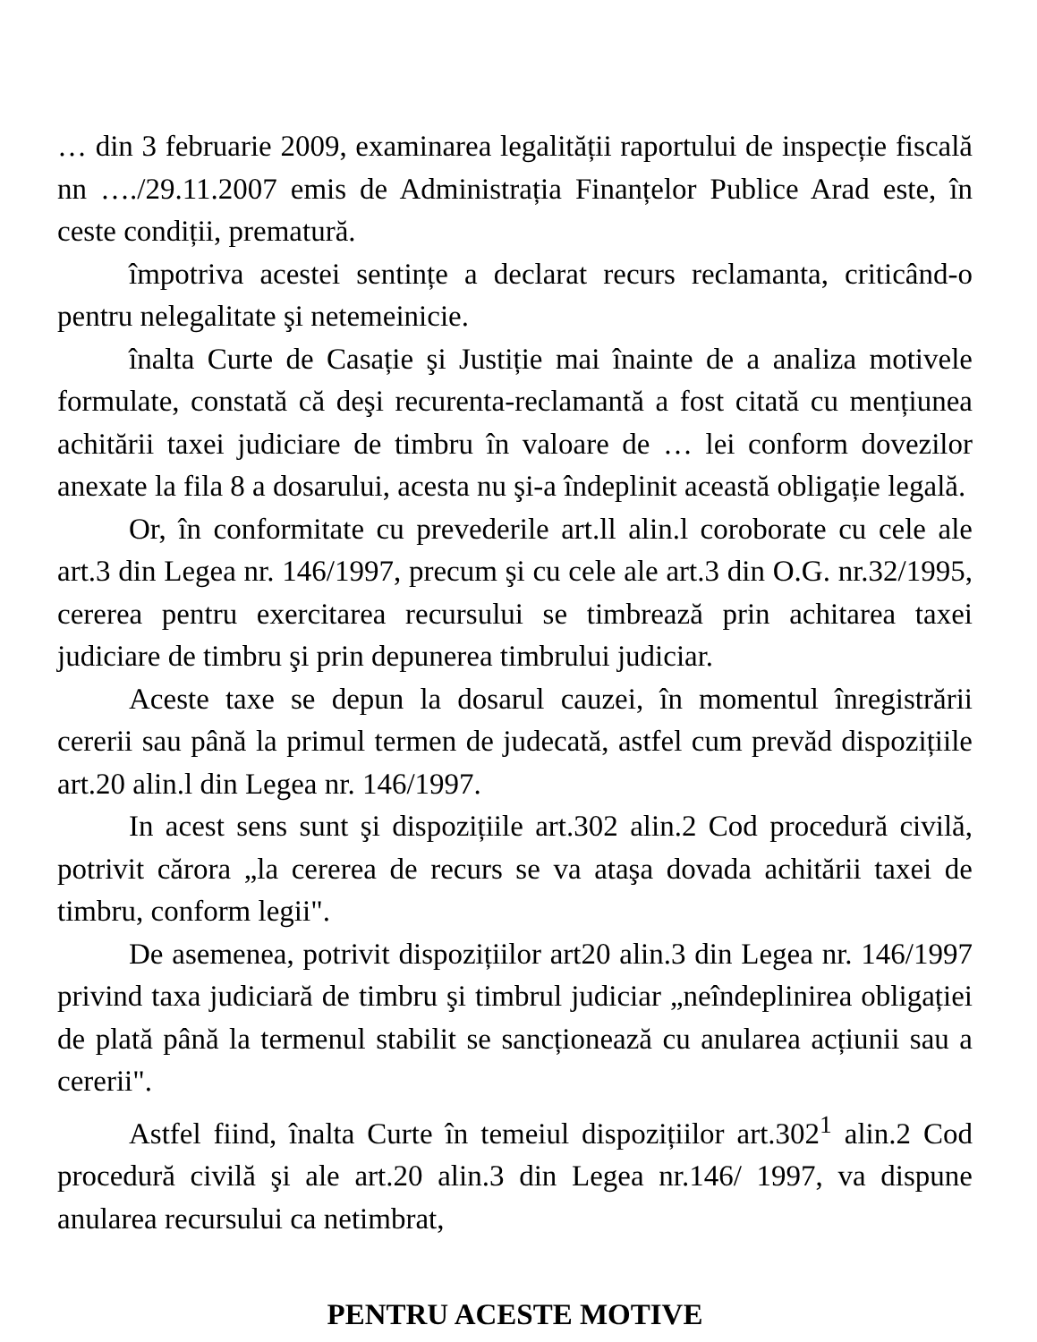… din 3 februarie 2009, examinarea legalității raportului de inspecție fiscală nn …./29.11.2007 emis de Administrația Finanțelor Publice Arad este, în ceste condiții, prematură.
împotriva acestei sentințe a declarat recurs reclamanta, criticând-o pentru nelegalitate şi netemeinicie.
înalta Curte de Casație şi Justiție mai înainte de a analiza motivele formulate, constată că deşi recurenta-reclamantă a fost citată cu mențiunea achitării taxei judiciare de timbru în valoare de … lei conform dovezilor anexate la fila 8 a dosarului, acesta nu şi-a îndeplinit această obligație legală.
Or, în conformitate cu prevederile art.ll alin.l coroborate cu cele ale art.3 din Legea nr. 146/1997, precum şi cu cele ale art.3 din O.G. nr.32/1995, cererea pentru exercitarea recursului se timbrează prin achitarea taxei judiciare de timbru şi prin depunerea timbrului judiciar.
Aceste taxe se depun la dosarul cauzei, în momentul înregistrării cererii sau până la primul termen de judecată, astfel cum prevăd dispozițiile art.20 alin.l din Legea nr. 146/1997.
In acest sens sunt şi dispozițiile art.302 alin.2 Cod procedură civilă, potrivit cărora „la cererea de recurs se va ataşa dovada achitării taxei de timbru, conform legii".
De asemenea, potrivit dispozițiilor art20 alin.3 din Legea nr. 146/1997 privind taxa judiciară de timbru şi timbrul judiciar „neîndeplinirea obligației de plată până la termenul stabilit se sancționează cu anularea acțiunii sau a cererii".
Astfel fiind, înalta Curte în temeiul dispozițiilor art.302<sup>1</sup> alin.2 Cod procedură civilă şi ale art.20 alin.3 din Legea nr.146/ 1997, va dispune anularea recursului ca netimbrat,
PENTRU ACESTE MOTIVE